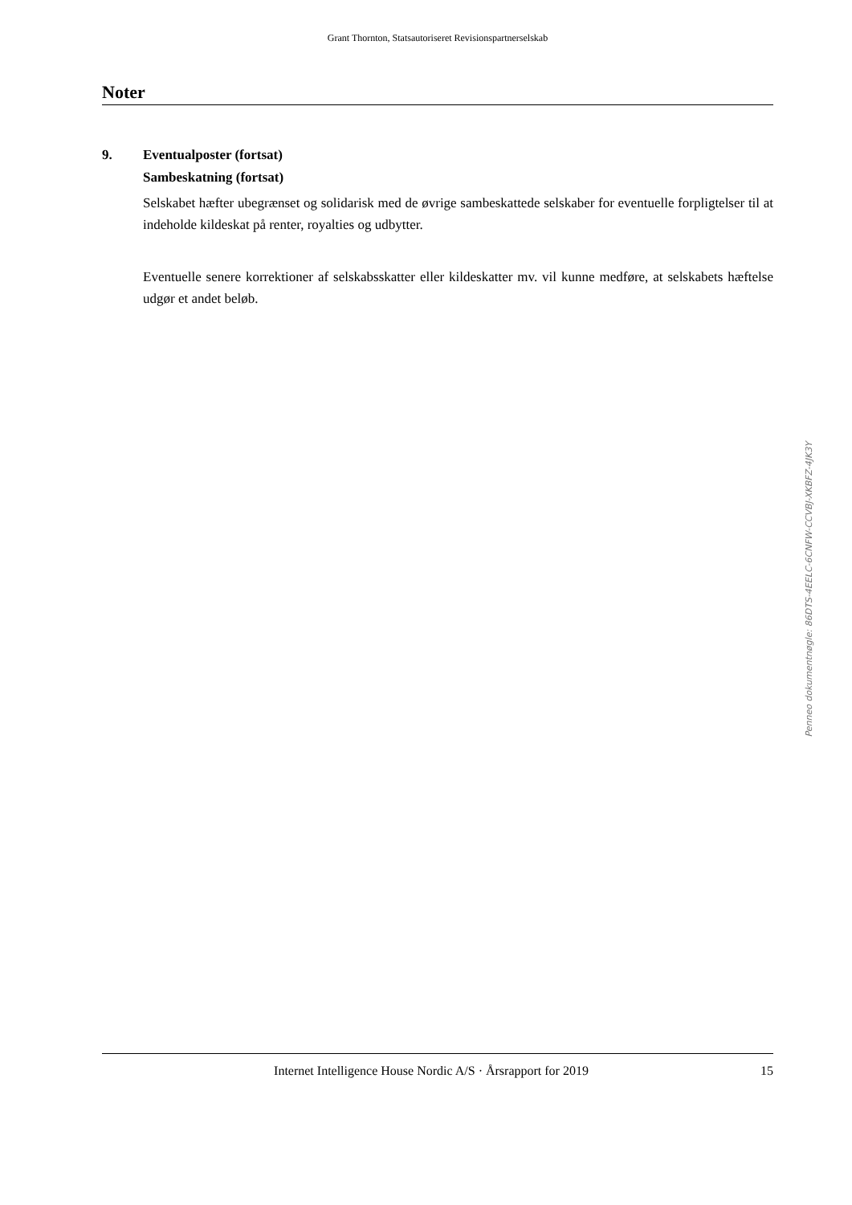Grant Thornton, Statsautoriseret Revisionspartnerselskab
Noter
9. Eventualposter (fortsat)
Sambeskatning (fortsat)
Selskabet hæfter ubegrænset og solidarisk med de øvrige sambeskattede selskaber for eventuelle forpligtelser til at indeholde kildeskat på renter, royalties og udbytter.
Eventuelle senere korrektioner af selskabsskatter eller kildeskatter mv. vil kunne medføre, at selskabets hæftelse udgør et andet beløb.
Internet Intelligence House Nordic A/S · Årsrapport for 2019 15
Penneo dokumentnøgle: 86DTS-4EELC-6CNFW-CCVBJ-XKBFZ-4JK3Y